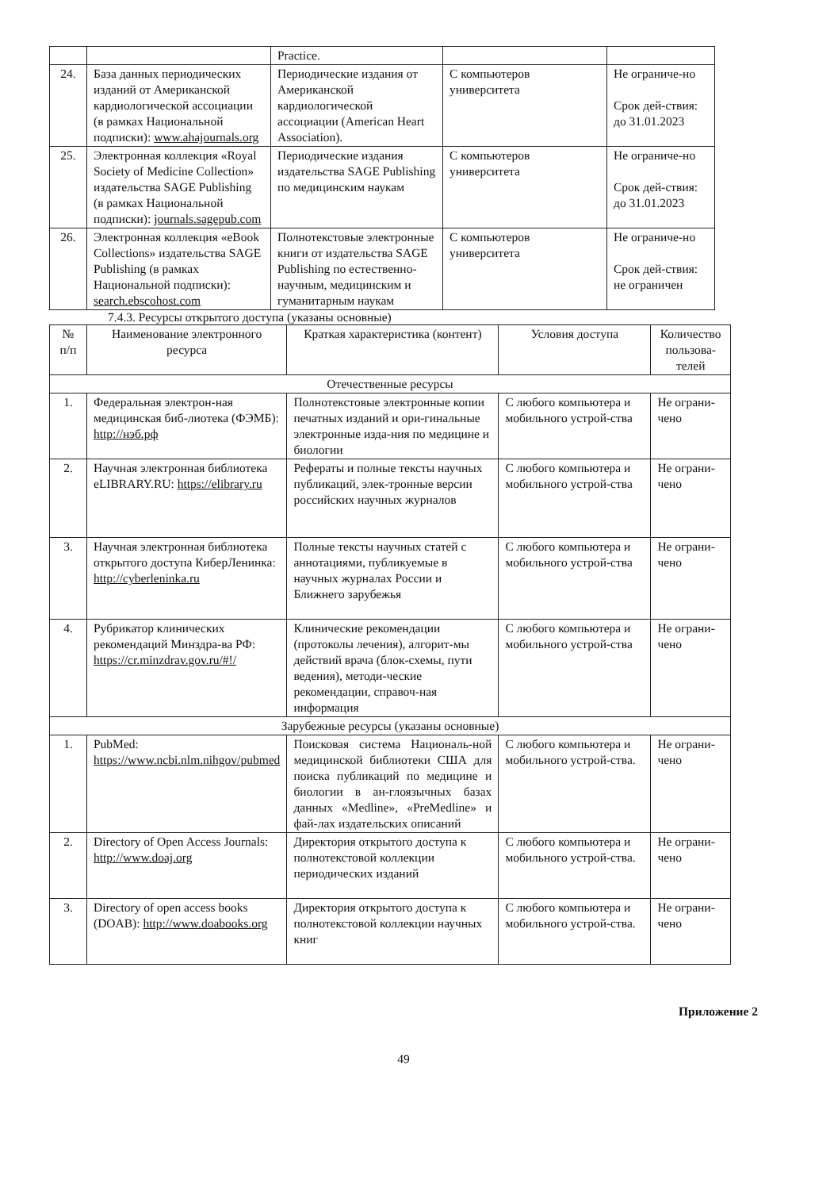| | | Practice. | | |
| 24. | База данных периодических изданий от Американской кардиологической ассоциации (в рамках Национальной подписки): www.ahajournals.org | Периодические издания от Американской кардиологической ассоциации (American Heart Association). | С компьютеров университета | Не ограниче-но Срок дей-ствия: до 31.01.2023 |
| 25. | Электронная коллекция «Royal Society of Medicine Collection» издательства SAGE Publishing (в рамках Национальной подписки): journals.sagepub.com | Периодические издания издательства SAGE Publishing по медицинским наукам | С компьютеров университета | Не ограниче-но Срок дей-ствия: до 31.01.2023 |
| 26. | Электронная коллекция «eBook Collections» издательства SAGE Publishing (в рамках Национальной подписки): search.ebscohost.com | Полнотекстовые электронные книги от издательства SAGE Publishing по естественно-научным, медицинским и гуманитарным наукам | С компьютеров университета | Не ограниче-но Срок дей-ствия: не ограничен |
7.4.3. Ресурсы открытого доступа (указаны основные)
| № п/п | Наименование электронного ресурса | Краткая характеристика (контент) | Условия доступа | Количество пользова-телей |
| --- | --- | --- | --- | --- |
| Отечественные ресурсы | | | | |
| 1. | Федеральная электрон-ная медицинская биб-лиотека (ФЭМБ): http://нэб.рф | Полнотекстовые электронные копии печатных изданий и ори-гинальные электронные изда-ния по медицине и биологии | С любого компьютера и мобильного устрой-ства | Не ограни-чено |
| 2. | Научная электронная библиотека eLIBRARY.RU: https://elibrary.ru | Рефераты и полные тексты научных публикаций, элек-тронные версии российских научных журналов | С любого компьютера и мобильного устрой-ства | Не ограни-чено |
| 3. | Научная электронная библиотека открытого доступа КиберЛенинка: http://cyberleninka.ru | Полные тексты научных статей с аннотациями, публикуемые в научных журналах России и Ближнего зарубежья | С любого компьютера и мобильного устрой-ства | Не ограни-чено |
| 4. | Рубрикатор клинических рекомендаций Минздра-ва РФ: https://cr.minzdrav.gov.ru/#!/ | Клинические рекомендации (протоколы лечения), алгорит-мы действий врача (блок-схемы, пути ведения), методи-ческие рекомендации, справоч-ная информация | С любого компьютера и мобильного устрой-ства | Не ограни-чено |
| Зарубежные ресурсы (указаны основные) | | | | |
| 1. | PubMed: https://www.ncbi.nlm.nihgov/pubmed | Поисковая система Националь-ной медицинской библиотеки США для поиска публикаций по медицине и биологии в ан-глоязычных базах данных «Medline», «PreMedline» и фай-лах издательских описаний | С любого компьютера и мобильного устрой-ства. | Не ограни-чено |
| 2. | Directory of Open Access Journals: http://www.doaj.org | Директория открытого доступа к полнотекстовой коллекции периодических изданий | С любого компьютера и мобильного устрой-ства. | Не ограни-чено |
| 3. | Directory of open access books (DOAB): http://www.doabooks.org | Директория открытого доступа к полнотекстовой коллекции научных книг | С любого компьютера и мобильного устрой-ства. | Не ограни-чено |
Приложение 2
49